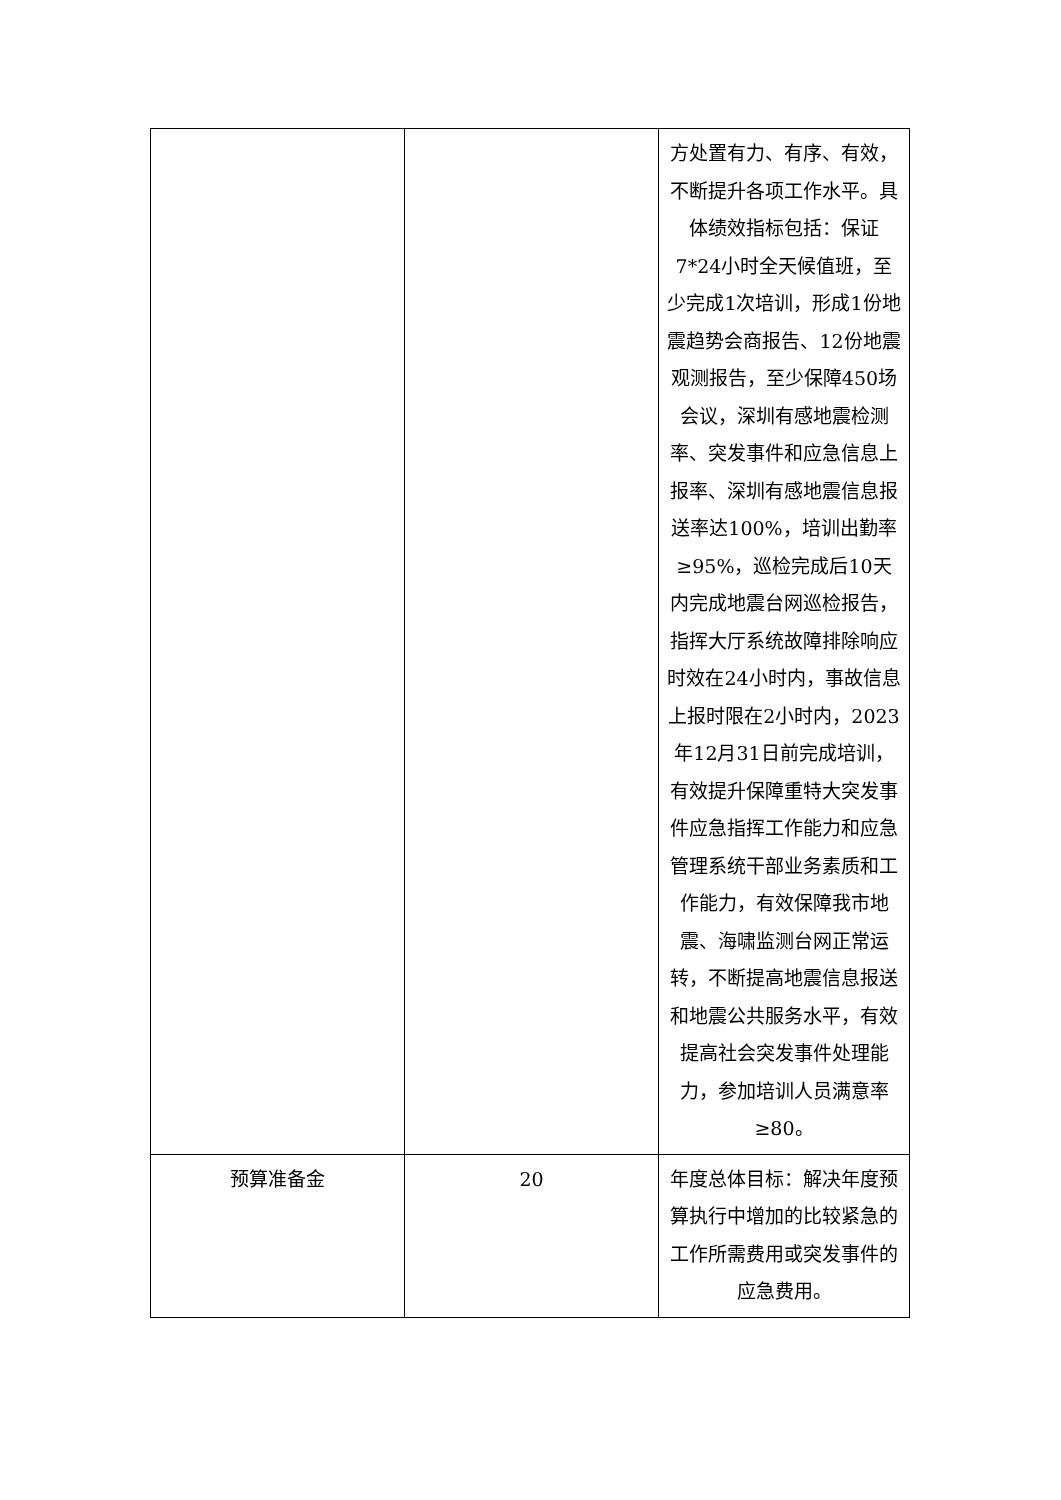| | | 方处置有力、有序、有效，不断提升各项工作水平。具体绩效指标包括：保证7*24小时全天候值班，至少完成1次培训，形成1份地震趋势会商报告、12份地震观测报告，至少保障450场会议，深圳有感地震检测率、突发事件和应急信息上报率、深圳有感地震信息报送率达100%，培训出勤率≥95%，巡检完成后10天内完成地震台网巡检报告，指挥大厅系统故障排除响应时效在24小时内，事故信息上报时限在2小时内，2023年12月31日前完成培训，有效提升保障重特大突发事件应急指挥工作能力和应急管理系统干部业务素质和工作能力，有效保障我市地震、海啸监测台网正常运转，不断提高地震信息报送和地震公共服务水平，有效提高社会突发事件处理能力，参加培训人员满意率≥80。 |
| 预算准备金 | 20 | 年度总体目标：解决年度预算执行中增加的比较紧急的工作所需费用或突发事件的应急费用。 |